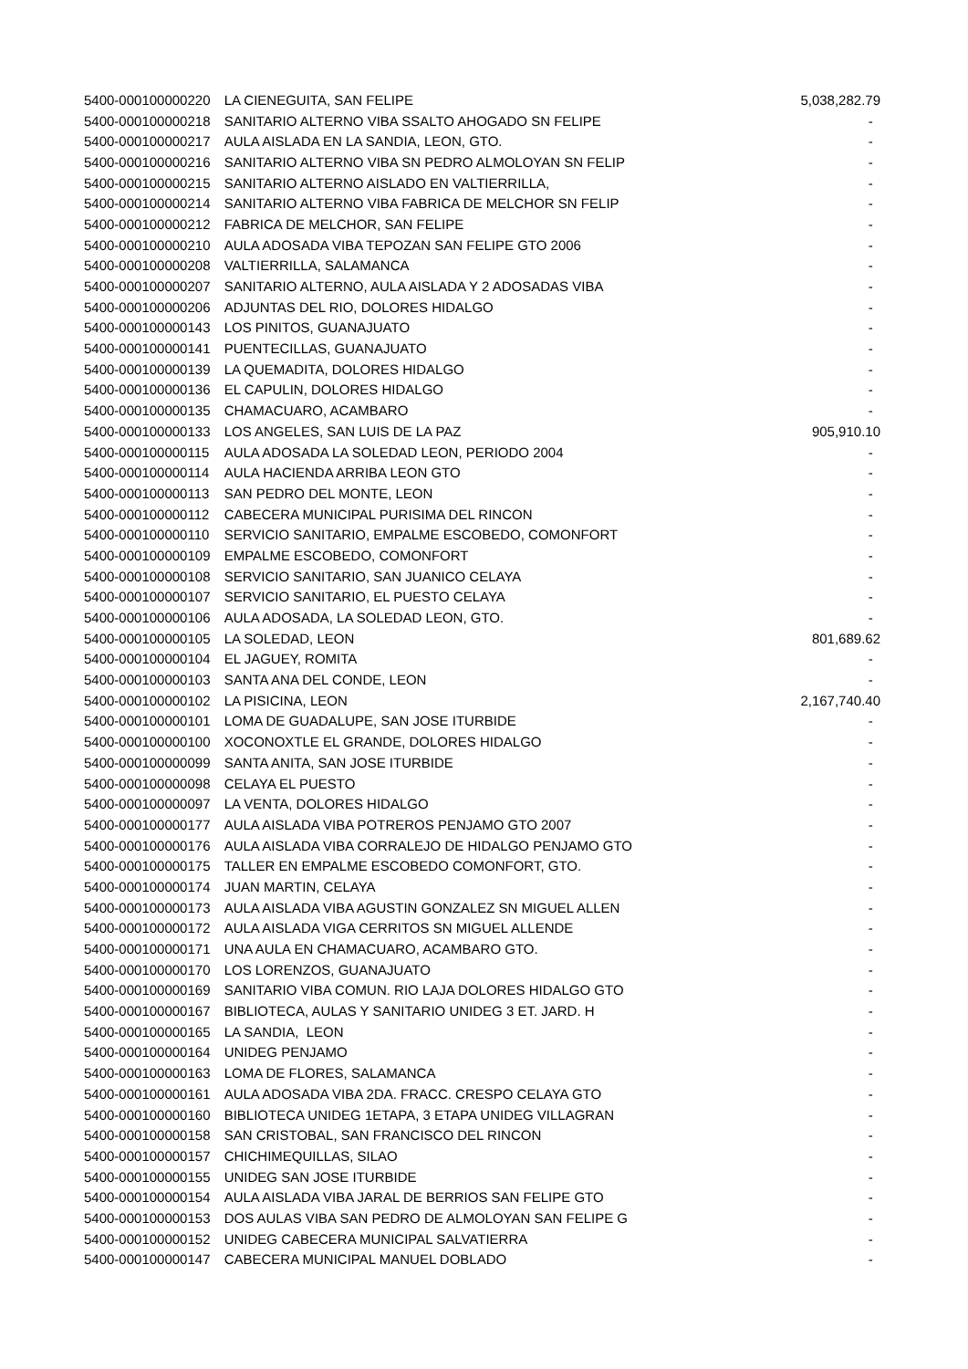| 5400-000100000220 | LA CIENEGUITA, SAN FELIPE | 5,038,282.79 |
| 5400-000100000218 | SANITARIO ALTERNO VIBA SSALTO AHOGADO SN FELIPE | - |
| 5400-000100000217 | AULA AISLADA EN LA SANDIA, LEON, GTO. | - |
| 5400-000100000216 | SANITARIO ALTERNO VIBA SN PEDRO ALMOLOYAN SN FELIP | - |
| 5400-000100000215 | SANITARIO ALTERNO AISLADO EN VALTIERRILLA, | - |
| 5400-000100000214 | SANITARIO ALTERNO VIBA FABRICA DE MELCHOR SN FELIP | - |
| 5400-000100000212 | FABRICA DE MELCHOR, SAN FELIPE | - |
| 5400-000100000210 | AULA ADOSADA VIBA TEPOZAN SAN FELIPE GTO 2006 | - |
| 5400-000100000208 | VALTIERRILLA, SALAMANCA | - |
| 5400-000100000207 | SANITARIO ALTERNO, AULA AISLADA Y 2 ADOSADAS VIBA | - |
| 5400-000100000206 | ADJUNTAS DEL RIO, DOLORES HIDALGO | - |
| 5400-000100000143 | LOS PINITOS, GUANAJUATO | - |
| 5400-000100000141 | PUENTECILLAS, GUANAJUATO | - |
| 5400-000100000139 | LA QUEMADITA, DOLORES HIDALGO | - |
| 5400-000100000136 | EL CAPULIN, DOLORES HIDALGO | - |
| 5400-000100000135 | CHAMACUARO, ACAMBARO | - |
| 5400-000100000133 | LOS ANGELES, SAN LUIS DE LA PAZ | 905,910.10 |
| 5400-000100000115 | AULA ADOSADA LA SOLEDAD LEON, PERIODO 2004 | - |
| 5400-000100000114 | AULA HACIENDA ARRIBA LEON GTO | - |
| 5400-000100000113 | SAN PEDRO DEL MONTE, LEON | - |
| 5400-000100000112 | CABECERA MUNICIPAL PURISIMA DEL RINCON | - |
| 5400-000100000110 | SERVICIO SANITARIO, EMPALME ESCOBEDO, COMONFORT | - |
| 5400-000100000109 | EMPALME ESCOBEDO, COMONFORT | - |
| 5400-000100000108 | SERVICIO SANITARIO, SAN JUANICO CELAYA | - |
| 5400-000100000107 | SERVICIO SANITARIO, EL PUESTO CELAYA | - |
| 5400-000100000106 | AULA ADOSADA, LA SOLEDAD LEON, GTO. | - |
| 5400-000100000105 | LA SOLEDAD, LEON | 801,689.62 |
| 5400-000100000104 | EL JAGUEY, ROMITA | - |
| 5400-000100000103 | SANTA ANA DEL CONDE, LEON | - |
| 5400-000100000102 | LA PISICINA, LEON | 2,167,740.40 |
| 5400-000100000101 | LOMA DE GUADALUPE, SAN JOSE ITURBIDE | - |
| 5400-000100000100 | XOCONOXTLE EL GRANDE, DOLORES HIDALGO | - |
| 5400-000100000099 | SANTA ANITA, SAN JOSE ITURBIDE | - |
| 5400-000100000098 | CELAYA EL PUESTO | - |
| 5400-000100000097 | LA VENTA, DOLORES HIDALGO | - |
| 5400-000100000177 | AULA AISLADA VIBA POTREROS PENJAMO GTO 2007 | - |
| 5400-000100000176 | AULA AISLADA VIBA CORRALEJO DE HIDALGO PENJAMO GTO | - |
| 5400-000100000175 | TALLER EN EMPALME ESCOBEDO COMONFORT, GTO. | - |
| 5400-000100000174 | JUAN MARTIN, CELAYA | - |
| 5400-000100000173 | AULA AISLADA VIBA AGUSTIN GONZALEZ SN MIGUEL ALLEN | - |
| 5400-000100000172 | AULA AISLADA VIGA CERRITOS SN MIGUEL ALLENDE | - |
| 5400-000100000171 | UNA AULA EN CHAMACUARO, ACAMBARO GTO. | - |
| 5400-000100000170 | LOS LORENZOS, GUANAJUATO | - |
| 5400-000100000169 | SANITARIO VIBA COMUN. RIO LAJA DOLORES HIDALGO GTO | - |
| 5400-000100000167 | BIBLIOTECA, AULAS Y SANITARIO UNIDEG 3 ET. JARD. H | - |
| 5400-000100000165 | LA SANDIA, LEON | - |
| 5400-000100000164 | UNIDEG PENJAMO | - |
| 5400-000100000163 | LOMA DE FLORES, SALAMANCA | - |
| 5400-000100000161 | AULA ADOSADA VIBA 2DA. FRACC. CRESPO CELAYA GTO | - |
| 5400-000100000160 | BIBLIOTECA UNIDEG 1ETAPA, 3 ETAPA UNIDEG VILLAGRAN | - |
| 5400-000100000158 | SAN CRISTOBAL, SAN FRANCISCO DEL RINCON | - |
| 5400-000100000157 | CHICHIMEQUILLAS, SILAO | - |
| 5400-000100000155 | UNIDEG SAN JOSE ITURBIDE | - |
| 5400-000100000154 | AULA AISLADA VIBA JARAL DE BERRIOS SAN FELIPE GTO | - |
| 5400-000100000153 | DOS AULAS VIBA SAN PEDRO DE ALMOLOYAN SAN FELIPE G | - |
| 5400-000100000152 | UNIDEG CABECERA MUNICIPAL SALVATIERRA | - |
| 5400-000100000147 | CABECERA MUNICIPAL MANUEL DOBLADO | - |